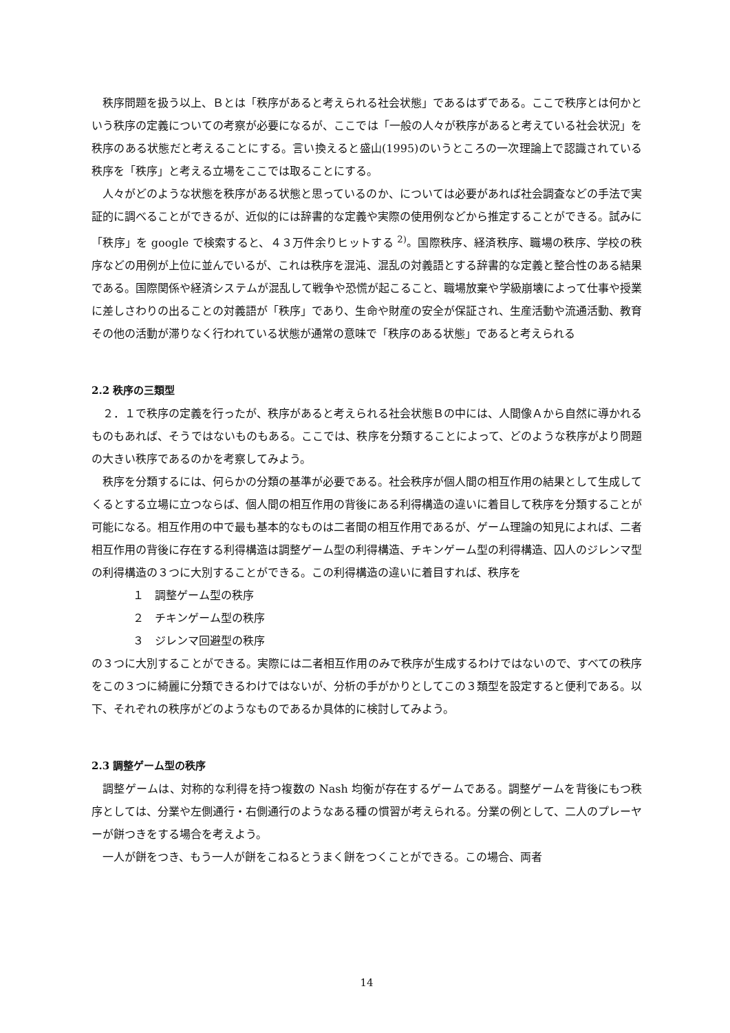秩序問題を扱う以上、Ｂとは「秩序があると考えられる社会状態」であるはずである。ここで秩序とは何かという秩序の定義についての考察が必要になるが、ここでは「一般の人々が秩序があると考えている社会状況」を秩序のある状態だと考えることにする。言い換えると盛山(1995)のいうところの一次理論上で認識されている秩序を「秩序」と考える立場をここでは取ることにする。
人々がどのような状態を秩序がある状態と思っているのか、については必要があれば社会調査などの手法で実証的に調べることができるが、近似的には辞書的な定義や実際の使用例などから推定することができる。試みに「秩序」を google で検索すると、４３万件余りヒットする <sup>2)</sup>。国際秩序、経済秩序、職場の秩序、学校の秩序などの用例が上位に並んでいるが、これは秩序を混沌、混乱の対義語とする辞書的な定義と整合性のある結果である。国際関係や経済システムが混乱して戦争や恐慌が起こること、職場放棄や学級崩壊によって仕事や授業に差しさわりの出ることの対義語が「秩序」であり、生命や財産の安全が保証され、生産活動や流通活動、教育その他の活動が滞りなく行われている状態が通常の意味で「秩序のある状態」であると考えられる
2.2 秩序の三類型
２．１で秩序の定義を行ったが、秩序があると考えられる社会状態Ｂの中には、人間像Ａから自然に導かれるものもあれば、そうではないものもある。ここでは、秩序を分類することによって、どのような秩序がより問題の大きい秩序であるのかを考察してみよう。
秩序を分類するには、何らかの分類の基準が必要である。社会秩序が個人間の相互作用の結果として生成してくるとする立場に立つならば、個人間の相互作用の背後にある利得構造の違いに着目して秩序を分類することが可能になる。相互作用の中で最も基本的なものは二者間の相互作用であるが、ゲーム理論の知見によれば、二者相互作用の背後に存在する利得構造は調整ゲーム型の利得構造、チキンゲーム型の利得構造、囚人のジレンマ型の利得構造の３つに大別することができる。この利得構造の違いに着目すれば、秩序を
１　調整ゲーム型の秩序
２　チキンゲーム型の秩序
３　ジレンマ回避型の秩序
の３つに大別することができる。実際には二者相互作用のみで秩序が生成するわけではないので、すべての秩序をこの３つに綺麗に分類できるわけではないが、分析の手がかりとしてこの３類型を設定すると便利である。以下、それぞれの秩序がどのようなものであるか具体的に検討してみよう。
2.3 調整ゲーム型の秩序
調整ゲームは、対称的な利得を持つ複数の Nash 均衡が存在するゲームである。調整ゲームを背後にもつ秩序としては、分業や左側通行・右側通行のようなある種の慣習が考えられる。分業の例として、二人のプレーヤーが餅つきをする場合を考えよう。
一人が餅をつき、もう一人が餅をこねるとうまく餅をつくことができる。この場合、両者
14